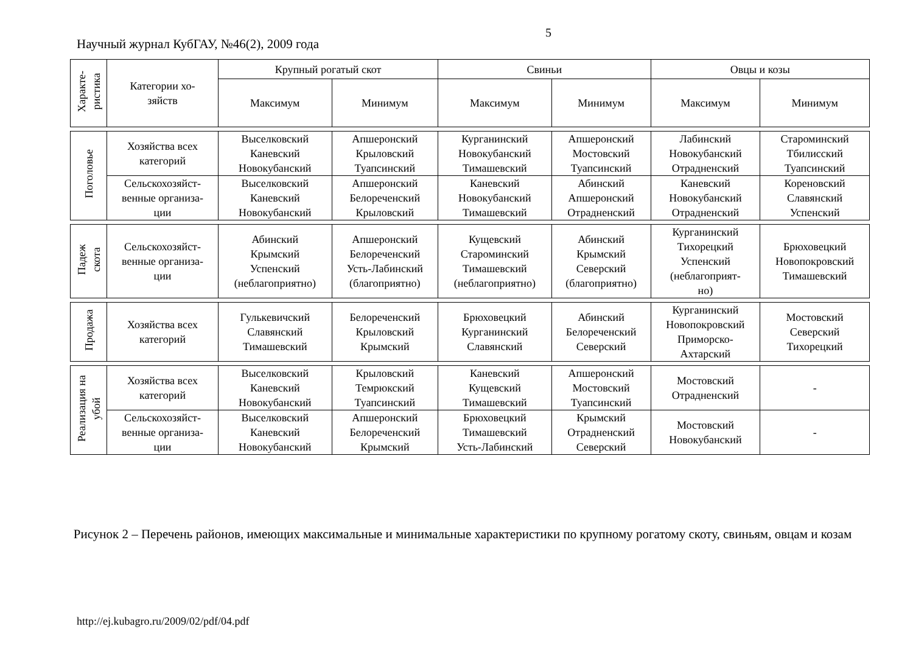Научный журнал КубГАУ, №46(2), 2009 года
5
| Характе- ристика | Категории хо- зяйств | Крупный рогатый скот | | Свиньи | | Овцы и козы | |
| --- | --- | --- | --- | --- | --- | --- | --- |
| | | Максимум | Минимум | Максимум | Минимум | Максимум | Минимум |
| Поголовье | Хозяйства всех категорий | Выселковский Каневский Новокубанский | Апшеронский Крыловский Туапсинский | Курганинский Новокубанский Тимашевский | Апшеронский Мостовский Туапсинский | Лабинский Новокубанский Отрадненский | Староминский Тбилисский Туапсинский |
| | Сельскохозяйст- венные организа- ции | Выселковский Каневский Новокубанский | Апшеронский Белореченский Крыловский | Каневский Новокубанский Тимашевский | Абинский Апшеронский Отрадненский | Каневский Новокубанский Отрадненский | Кореновский Славянский Успенский |
| Падеж скота | Сельскохозяйст- венные организа- ции | Абинский Крымский Успенский (неблагоприятно) | Апшеронский Белореченский Усть-Лабинский (благоприятно) | Кущевский Староминский Тимашевский (неблагоприятно) | Абинский Крымский Северский (благоприятно) | Курганинский Тихорецкий Успенский (неблагоприят- но) | Брюховецкий Новопокровский Тимашевский |
| Продажа | Хозяйства всех категорий | Гулькевичский Славянский Тимашевский | Белореченский Крыловский Крымский | Брюховецкий Курганинский Славянский | Абинский Белореченский Северский | Курганинский Новопокровский Приморско- Ахтарский | Мостовский Северский Тихорецкий |
| Реализация на убой | Хозяйства всех категорий | Выселковский Каневский Новокубанский | Крыловский Темрюкский Туапсинский | Каневский Кущевский Тимашевский | Апшеронский Мостовский Туапсинский | Мостовский Отрадненский | - |
| | Сельскохозяйст- венные организа- ции | Выселковский Каневский Новокубанский | Апшеронский Белореченский Крымский | Брюховецкий Тимашевский Усть-Лабинский | Крымский Отрадненский Северский | Мостовский Новокубанский | - |
Рисунок 2 – Перечень районов, имеющих максимальные и минимальные характеристики по крупному рогатому скоту, свиньям, овцам и козам
http://ej.kubagro.ru/2009/02/pdf/04.pdf